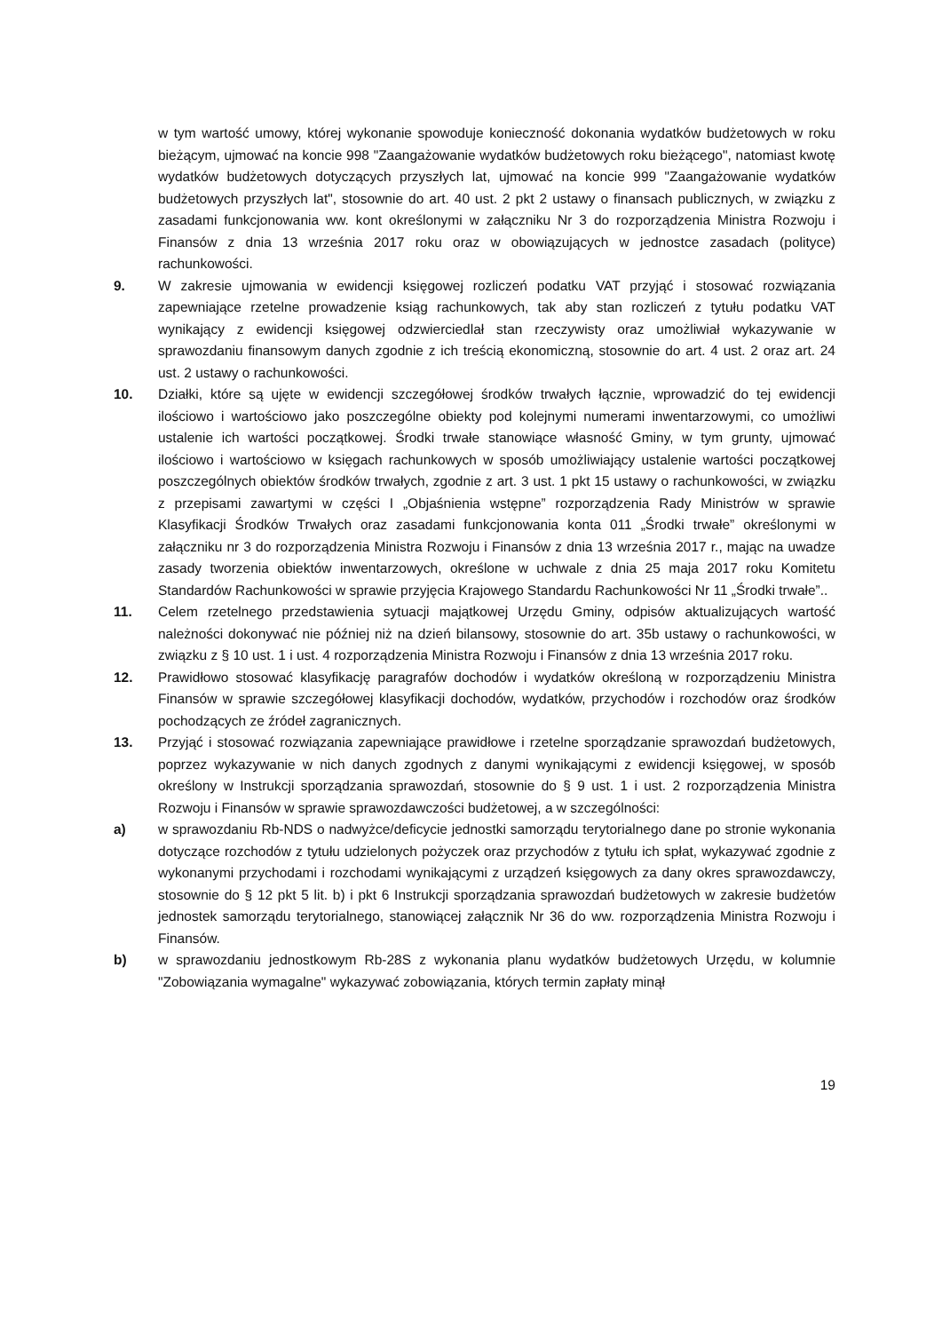w tym wartość umowy, której wykonanie spowoduje konieczność dokonania wydatków budżetowych w roku bieżącym, ujmować na koncie 998 "Zaangażowanie wydatków budżetowych roku bieżącego", natomiast kwotę wydatków budżetowych dotyczących przyszłych lat, ujmować na koncie 999 "Zaangażowanie wydatków budżetowych przyszłych lat", stosownie do art. 40 ust. 2 pkt 2 ustawy o finansach publicznych, w związku z zasadami funkcjonowania ww. kont określonymi w załączniku Nr 3 do rozporządzenia Ministra Rozwoju i Finansów z dnia 13 września 2017 roku oraz w obowiązujących w jednostce zasadach (polityce) rachunkowości.
9. W zakresie ujmowania w ewidencji księgowej rozliczeń podatku VAT przyjąć i stosować rozwiązania zapewniające rzetelne prowadzenie ksiąg rachunkowych, tak aby stan rozliczeń z tytułu podatku VAT wynikający z ewidencji księgowej odzwierciedlał stan rzeczywisty oraz umożliwiał wykazywanie w sprawozdaniu finansowym danych zgodnie z ich treścią ekonomiczną, stosownie do art. 4 ust. 2 oraz art. 24 ust. 2 ustawy o rachunkowości.
10. Działki, które są ujęte w ewidencji szczegółowej środków trwałych łącznie, wprowadzić do tej ewidencji ilościowo i wartościowo jako poszczególne obiekty pod kolejnymi numerami inwentarzowymi, co umożliwi ustalenie ich wartości początkowej. Środki trwałe stanowiące własność Gminy, w tym grunty, ujmować ilościowo i wartościowo w księgach rachunkowych w sposób umożliwiający ustalenie wartości początkowej poszczególnych obiektów środków trwałych, zgodnie z art. 3 ust. 1 pkt 15 ustawy o rachunkowości, w związku z przepisami zawartymi w części I „Objaśnienia wstępne” rozporządzenia Rady Ministrów w sprawie Klasyfikacji Środków Trwałych oraz zasadami funkcjonowania konta 011 „Środki trwałe” określonymi w załączniku nr 3 do rozporządzenia Ministra Rozwoju i Finansów z dnia 13 września 2017 r., mając na uwadze zasady tworzenia obiektów inwentarzowych, określone w uchwale z dnia 25 maja 2017 roku Komitetu Standardów Rachunkowości w sprawie przyjęcia Krajowego Standardu Rachunkowości Nr 11 „Środki trwałe”..
11. Celem rzetelnego przedstawienia sytuacji majątkowej Urzędu Gminy, odpisów aktualizujących wartość należności dokonywać nie później niż na dzień bilansowy, stosownie do art. 35b ustawy o rachunkowości, w związku z § 10 ust. 1 i ust. 4 rozporządzenia Ministra Rozwoju i Finansów z dnia 13 września 2017 roku.
12. Prawidłowo stosować klasyfikację paragrafów dochodów i wydatków określoną w rozporządzeniu Ministra Finansów w sprawie szczegółowej klasyfikacji dochodów, wydatków, przychodów i rozchodów oraz środków pochodzących ze źródeł zagranicznych.
13. Przyjąć i stosować rozwiązania zapewniające prawidłowe i rzetelne sporządzanie sprawozdań budżetowych, poprzez wykazywanie w nich danych zgodnych z danymi wynikającymi z ewidencji księgowej, w sposób określony w Instrukcji sporządzania sprawozdań, stosownie do § 9 ust. 1 i ust. 2 rozporządzenia Ministra Rozwoju i Finansów w sprawie sprawozdawczości budżetowej, a w szczególności:
a) w sprawozdaniu Rb-NDS o nadwyżce/deficycie jednostki samorządu terytorialnego dane po stronie wykonania dotyczące rozchodów z tytułu udzielonych pożyczek oraz przychodów z tytułu ich spłat, wykazywać zgodnie z wykonanymi przychodami i rozchodami wynikającymi z urządzeń księgowych za dany okres sprawozdawczy, stosownie do § 12 pkt 5 lit. b) i pkt 6 Instrukcji sporządzania sprawozdań budżetowych w zakresie budżetów jednostek samorządu terytorialnego, stanowiącej załącznik Nr 36 do ww. rozporządzenia Ministra Rozwoju i Finansów.
b) w sprawozdaniu jednostkowym Rb-28S z wykonania planu wydatków budżetowych Urzędu, w kolumnie "Zobowiązania wymagalne" wykazywać zobowiązania, których termin zapłaty minął
19